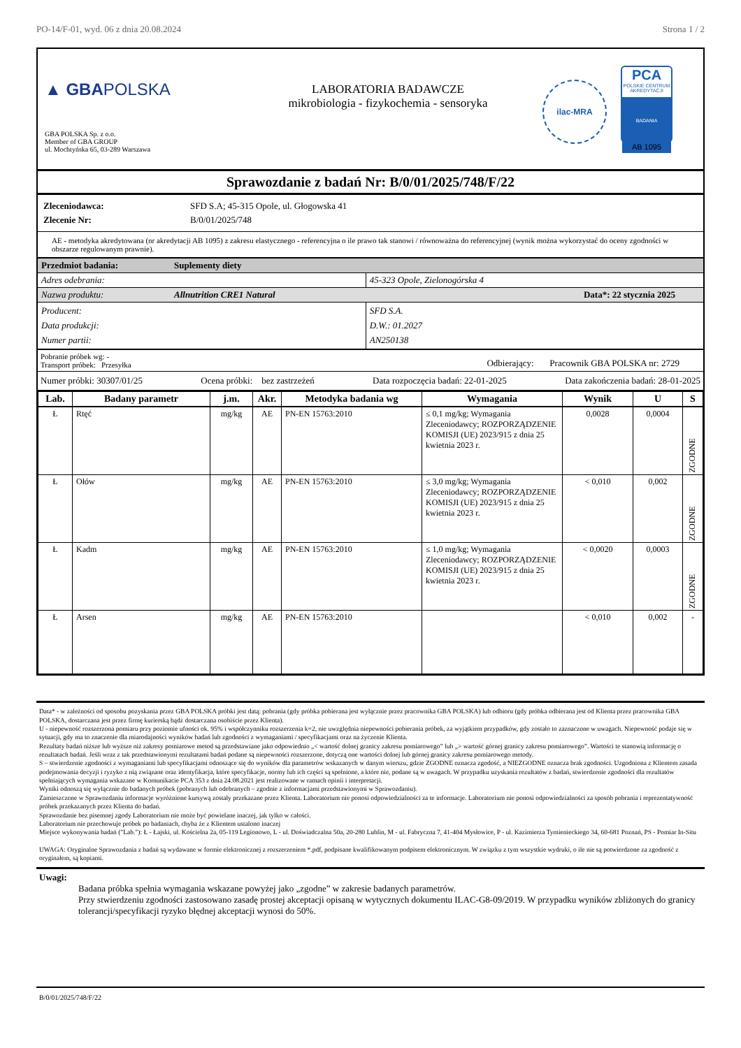PO-14/F-01, wyd. 06 z dnia 20.08.2024 Strona 1 / 2
▲ GBAPOLSKA
GBA POLSKA Sp. z o.o.
Member of GBA GROUP
ul. Mochtyńska 65, 03-289 Warszawa
LABORATORIA BADAWCZE
mikrobiologia - fizykochemia - sensoryka
ilac-MRA
PCA
POLSKIE CENTRUM AKREDYTACJI
BADANIA
AB 1095
Sprawozdanie z badań Nr: B/0/01/2025/748/F/22
| Zleceniodawca: | SFD S.A; 45-315 Opole, ul. Głogowska 41 |
| Zlecenie Nr: | B/0/01/2025/748 |
AE - metodyka akredytowana (nr akredytacji AB 1095) z zakresu elastycznego - referencyjna o ile prawo tak stanowi / równoważna do referencyjnej (wynik można wykorzystać do oceny zgodności w obszarze regulowanym prawnie).
| Przedmiot badania: | Suplementy diety | |
| Adres odebrania: | | 45-323 Opole, Zielonogórska 4 |
| Nazwa produktu: | Allnutrition CRE1 Natural Data*: 22 stycznia 2025 | |
| Producent: Data produkcji: Numer partii: | | SFD S.A. D.W.: 01.2027 AN250138 |
Pobranie próbek wg: -
Transport próbek: Przesyłka
Odbierający: Pracownik GBA POLSKA nr: 2729
Numer próbki: 30307/01/25 Ocena próbki: bez zastrzeżeń Data rozpoczęcia badań: 22-01-2025 Data zakończenia badań: 28-01-2025
| Lab. | Badany parametr | j.m. | Akr. | Metodyka badania wg | Wymagania | Wynik | U | S |
| --- | --- | --- | --- | --- | --- | --- | --- | --- |
| Ł | Rtęć | mg/kg | AE | PN-EN 15763:2010 | ≤ 0,1 mg/kg; Wymagania Zleceniodawcy; ROZPORZĄDZENIE KOMISJI (UE) 2023/915 z dnia 25 kwietnia 2023 r. | 0,0028 | 0,0004 | ZGODNE |
| Ł | Ołów | mg/kg | AE | PN-EN 15763:2010 | ≤ 3,0 mg/kg; Wymagania Zleceniodawcy; ROZPORZĄDZENIE KOMISJI (UE) 2023/915 z dnia 25 kwietnia 2023 r. | < 0,010 | 0,002 | ZGODNE |
| Ł | Kadm | mg/kg | AE | PN-EN 15763:2010 | ≤ 1,0 mg/kg; Wymagania Zleceniodawcy; ROZPORZĄDZENIE KOMISJI (UE) 2023/915 z dnia 25 kwietnia 2023 r. | < 0,0020 | 0,0003 | ZGODNE |
| Ł | Arsen | mg/kg | AE | PN-EN 15763:2010 | | < 0,010 | 0,002 | - |
Data* - w zależności od sposobu pozyskania przez GBA POLSKA próbki jest datą: pobrania (gdy próbka pobierana jest wyłącznie przez pracownika GBA POLSKA) lub odbioru (gdy próbka odbierana jest od Klienta przez pracownika GBA POLSKA, dostarczana jest przez firmę kurierską bądź dostarczana osobiście przez Klienta).
U - niepewność rozszerzona pomiaru przy poziomie ufności ok. 95% i współczynniku rozszerzenia k=2, nie uwzględnia niepewności pobierania próbek, za wyjątkiem przypadków, gdy zostało to zaznaczone w uwagach. Niepewność podaje się w sytuacji, gdy ma to znaczenie dla miarodajności wyników badań lub zgodności z wymaganiami / specyfikacjami oraz na życzenie Klienta.
Rezultaty badań niższe lub wyższe niż zakresy pomiarowe metod są przedstawiane jako odpowiednio „< wartość dolnej granicy zakresu pomiarowego” lub „> wartość górnej granicy zakresu pomiarowego”. Wartości te stanowią informację o rezultatach badań. Jeśli wraz z tak przedstawionymi rezultatami badań podane są niepewności rozszerzone, dotyczą one wartości dolnej lub górnej granicy zakresu pomiarowego metody.
S – stwierdzenie zgodności z wymaganiami lub specyfikacjami odnoszące się do wyników dla parametrów wskazanych w danym wierszu, gdzie ZGODNE oznacza zgodość, a NIEZGODNE oznacza brak zgodności. Uzgodniona z Klientem zasada podejmowania decyzji i ryzyko z nią związane oraz identyfikacja, które specyfikacje, normy lub ich części są spełnione, a które nie, podane są w uwagach. W przypadku uzyskania rezultatów z badań, stwierdzenie zgodności dla rezultatów spełniających wymagania wskazane w Komunikacie PCA 353 z dnia 24.08.2021 jest realizowane w ramach opinii i interpretacji.
Wyniki odnoszą się wyłącznie do badanych próbek (pobranych lub odebranych – zgodnie z informacjami przedstawionymi w Sprawozdaniu).
Zamieszczone w Sprawozdaniu informacje wyróżnione kursywą zostały przekazane przez Klienta. Laboratorium nie ponosi odpowiedzialności za te informacje. Laboratorium nie ponosi odpowiedzialności za sposób pobrania i reprezentatywność próbek przekazanych przez Klienta do badań.
Sprawozdanie bez pisemnej zgody Laboratorium nie może być powielane inaczej, jak tylko w całości.
Laboratorium nie przechowuje próbek po badaniach, chyba że z Klientem ustalono inaczej
Miejsce wykonywania badań ("Lab."): Ł - Łajski, ul. Kościelna 2a, 05-119 Legionowo, L - ul. Doświadczalna 50a, 20-280 Lublin, M - ul. Fabryczna 7, 41-404 Mysłowice, P - ul. Kazimierza Tymienieckiego 34, 60-681 Poznań, PS - Pomiar In-Situ
UWAGA: Oryginalne Sprawozdania z badań są wydawane w formie elektronicznej z rozszerzeniem *.pdf, podpisane kwalifikowanym podpisem elektronicznym. W związku z tym wszystkie wydruki, o ile nie są potwierdzone za zgodność z oryginałem, są kopiami.
Uwagi:
Badana próbka spełnia wymagania wskazane powyżej jako „zgodne” w zakresie badanych parametrów.
Przy stwierdzeniu zgodności zastosowano zasadę prostej akceptacji opisaną w wytycznych dokumentu ILAC-G8-09/2019. W przypadku wyników zbliżonych do granicy tolerancji/specyfikacji ryzyko błędnej akceptacji wynosi do 50%.
B/0/01/2025/748/F/22